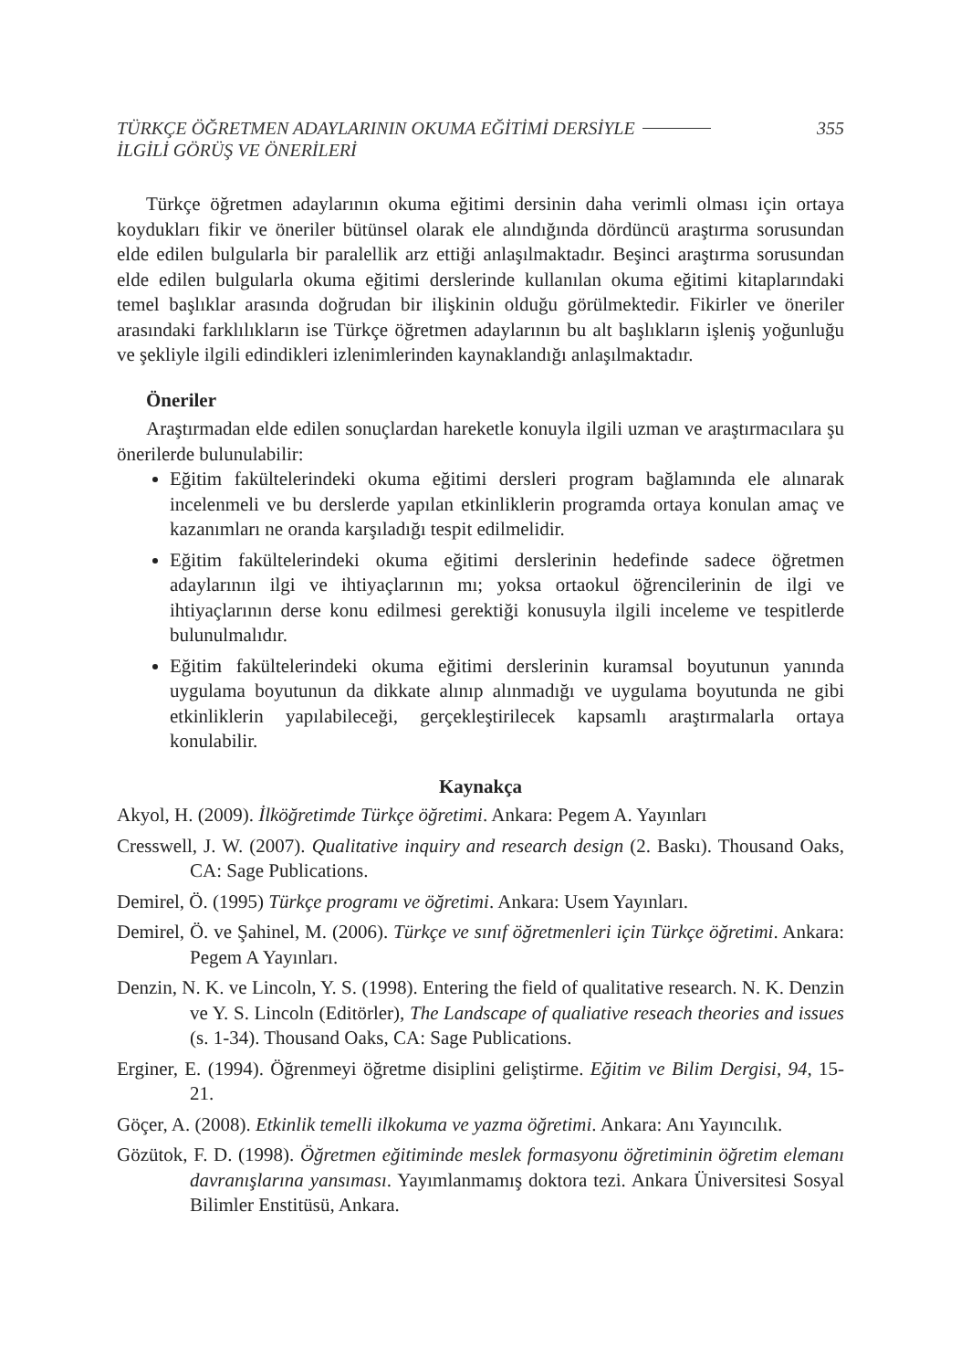TÜRKÇE ÖĞRETMEN ADAYLARININ OKUMA EĞİTİMİ DERSİYLE
İLGİLİ GÖRÜŞ VE ÖNERİLERİ
355
Türkçe öğretmen adaylarının okuma eğitimi dersinin daha verimli olması için ortaya koydukları fikir ve öneriler bütünsel olarak ele alındığında dördüncü araştırma sorusundan elde edilen bulgularla bir paralellik arz ettiği anlaşılmaktadır. Beşinci araştırma sorusundan elde edilen bulgularla okuma eğitimi derslerinde kullanılan okuma eğitimi kitaplarındaki temel başlıklar arasında doğrudan bir ilişkinin olduğu görülmektedir. Fikirler ve öneriler arasındaki farklılıkların ise Türkçe öğretmen adaylarının bu alt başlıkların işleniş yoğunluğu ve şekliyle ilgili edindikleri izlenimlerinden kaynaklandığı anlaşılmaktadır.
Öneriler
Araştırmadan elde edilen sonuçlardan hareketle konuyla ilgili uzman ve araştırmacılara şu önerilerde bulunulabilir:
Eğitim fakültelerindeki okuma eğitimi dersleri program bağlamında ele alınarak incelenmeli ve bu derslerde yapılan etkinliklerin programda ortaya konulan amaç ve kazanımları ne oranda karşıladığı tespit edilmelidir.
Eğitim fakültelerindeki okuma eğitimi derslerinin hedefinde sadece öğretmen adaylarının ilgi ve ihtiyaçlarının mı; yoksa ortaokul öğrencilerinin de ilgi ve ihtiyaçlarının derse konu edilmesi gerektiği konusuyla ilgili inceleme ve tespitlerde bulunulmalıdır.
Eğitim fakültelerindeki okuma eğitimi derslerinin kuramsal boyutunun yanında uygulama boyutunun da dikkate alınıp alınmadığı ve uygulama boyutunda ne gibi etkinliklerin yapılabileceği, gerçekleştirilecek kapsamlı araştırmalarla ortaya konulabilir.
Kaynakça
Akyol, H. (2009). İlköğretimde Türkçe öğretimi. Ankara: Pegem A. Yayınları
Cresswell, J. W. (2007). Qualitative inquiry and research design (2. Baskı). Thousand Oaks, CA: Sage Publications.
Demirel, Ö. (1995) Türkçe programı ve öğretimi. Ankara: Usem Yayınları.
Demirel, Ö. ve Şahinel, M. (2006). Türkçe ve sınıf öğretmenleri için Türkçe öğretimi. Ankara: Pegem A Yayınları.
Denzin, N. K. ve Lincoln, Y. S. (1998). Entering the field of qualitative research. N. K. Denzin ve Y. S. Lincoln (Editörler), The Landscape of qualiative reseach theories and issues (s. 1-34). Thousand Oaks, CA: Sage Publications.
Erginer, E. (1994). Öğrenmeyi öğretme disiplini geliştirme. Eğitim ve Bilim Dergisi, 94, 15-21.
Göçer, A. (2008). Etkinlik temelli ilkokuma ve yazma öğretimi. Ankara: Anı Yayıncılık.
Gözütok, F. D. (1998). Öğretmen eğitiminde meslek formasyonu öğretiminin öğretim elemanı davranışlarına yansıması. Yayımlanmamış doktora tezi. Ankara Üniversitesi Sosyal Bilimler Enstitüsü, Ankara.